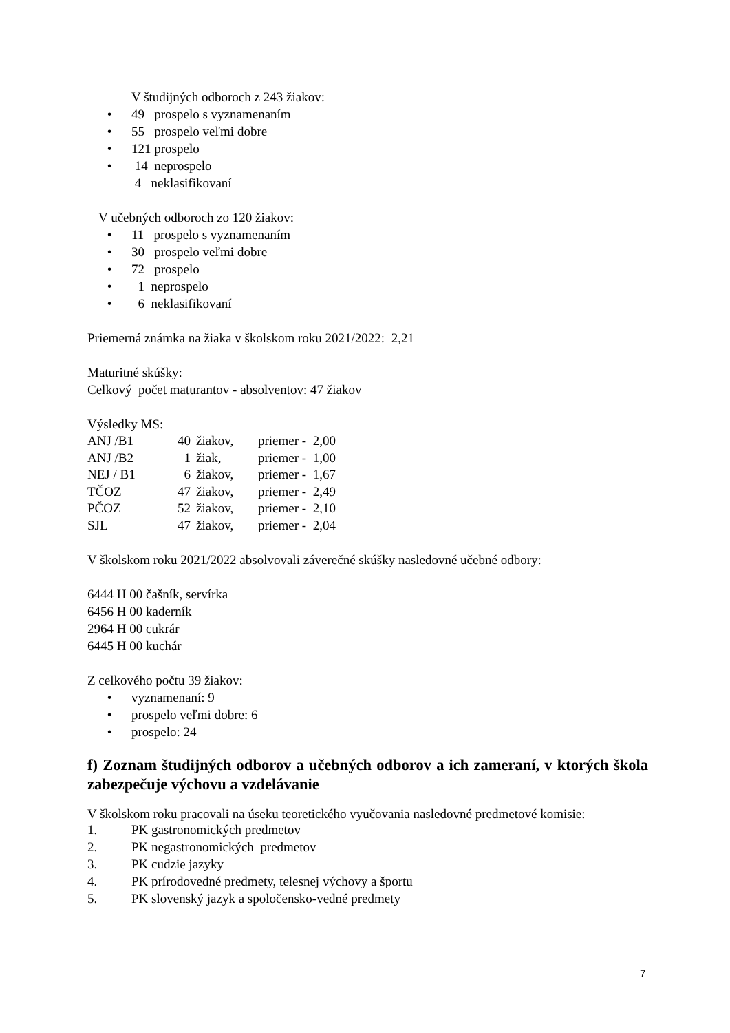V študijných odboroch z 243 žiakov:
• 49 prospelo s vyznamenaním
• 55 prospelo veľmi dobre
• 121 prospelo
• 14 neprospelo
4 neklasifikovaní
V učebných odboroch zo 120 žiakov:
• 11 prospelo s vyznamenaním
• 30 prospelo veľmi dobre
• 72 prospelo
• 1 neprospelo
• 6 neklasifikovaní
Priemerná známka na žiaka v školskom roku 2021/2022: 2,21
Maturitné skúšky:
Celkový počet maturantov - absolventov: 47 žiakov
Výsledky MS:
| ANJ /B1 | 40 | žiakov, | priemer - 2,00 |
| ANJ /B2 | 1 | žiak, | priemer - 1,00 |
| NEJ / B1 | 6 | žiakov, | priemer - 1,67 |
| TČOZ | 47 | žiakov, | priemer - 2,49 |
| PČOZ | 52 | žiakov, | priemer - 2,10 |
| SJL | 47 | žiakov, | priemer - 2,04 |
V školskom roku 2021/2022 absolvovali záverečné skúšky nasledovné učebné odbory:
6444 H 00 čašník, servírka
6456 H 00 kaderník
2964 H 00 cukrár
6445 H 00 kuchár
Z celkového počtu 39 žiakov:
• vyznamenaní: 9
• prospelo veľmi dobre: 6
• prospelo: 24
f) Zoznam študijných odborov a učebných odborov a ich zameraní, v ktorých škola zabezpečuje výchovu a vzdelávanie
V školskom roku pracovali na úseku teoretického vyučovania nasledovné predmetové komisie:
1. PK gastronomických predmetov
2. PK negastronomických predmetov
3. PK cudzie jazyky
4. PK prírodovedné predmety, telesnej výchovy a športu
5. PK slovenský jazyk a spoločensko-vedné predmety
7